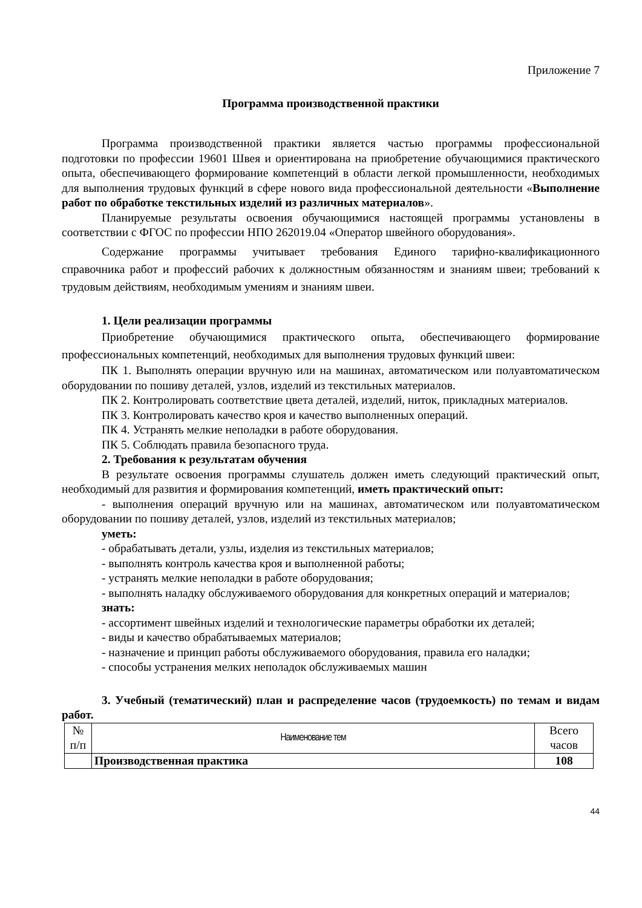Приложение 7
Программа производственной практики
Программа производственной практики является частью программы профессиональной подготовки по профессии 19601 Швея и ориентирована на приобретение обучающимися практического опыта, обеспечивающего формирование компетенций в области легкой промышленности, необходимых для выполнения трудовых функций в сфере нового вида профессиональной деятельности «Выполнение работ по обработке текстильных изделий из различных материалов».
Планируемые результаты освоения обучающимися настоящей программы установлены в соответствии с ФГОС по профессии НПО 262019.04 «Оператор швейного оборудования».
Содержание программы учитывает требования Единого тарифно-квалификационного справочника работ и профессий рабочих к должностным обязанностям и знаниям швеи; требований к трудовым действиям, необходимым умениям и знаниям швеи.
1. Цели реализации программы
Приобретение обучающимися практического опыта, обеспечивающего формирование профессиональных компетенций, необходимых для выполнения трудовых функций швеи:
ПК 1. Выполнять операции вручную или на машинах, автоматическом или полуавтоматическом оборудовании по пошиву деталей, узлов, изделий из текстильных материалов.
ПК 2. Контролировать соответствие цвета деталей, изделий, ниток, прикладных материалов.
ПК 3. Контролировать качество кроя и качество выполненных операций.
ПК 4. Устранять мелкие неполадки в работе оборудования.
ПК 5. Соблюдать правила безопасного труда.
2. Требования к результатам обучения
В результате освоения программы слушатель должен иметь следующий практический опыт, необходимый для развития и формирования компетенций, иметь практический опыт:
- выполнения операций вручную или на машинах, автоматическом или полуавтоматическом оборудовании по пошиву деталей, узлов, изделий из текстильных материалов;
уметь:
- обрабатывать детали, узлы, изделия из текстильных материалов;
- выполнять контроль качества кроя и выполненной работы;
- устранять мелкие неполадки в работе оборудования;
- выполнять наладку обслуживаемого оборудования для конкретных операций и материалов;
знать:
- ассортимент швейных изделий и технологические параметры обработки их деталей;
- виды и качество обрабатываемых материалов;
- назначение и принцип работы обслуживаемого оборудования, правила его наладки;
- способы устранения мелких неполадок обслуживаемых машин
3. Учебный (тематический) план и распределение часов (трудоемкость) по темам и видам работ.
| № п/п | Наименование тем | Всего часов |
| --- | --- | --- |
| | Производственная практика | 108 |
44